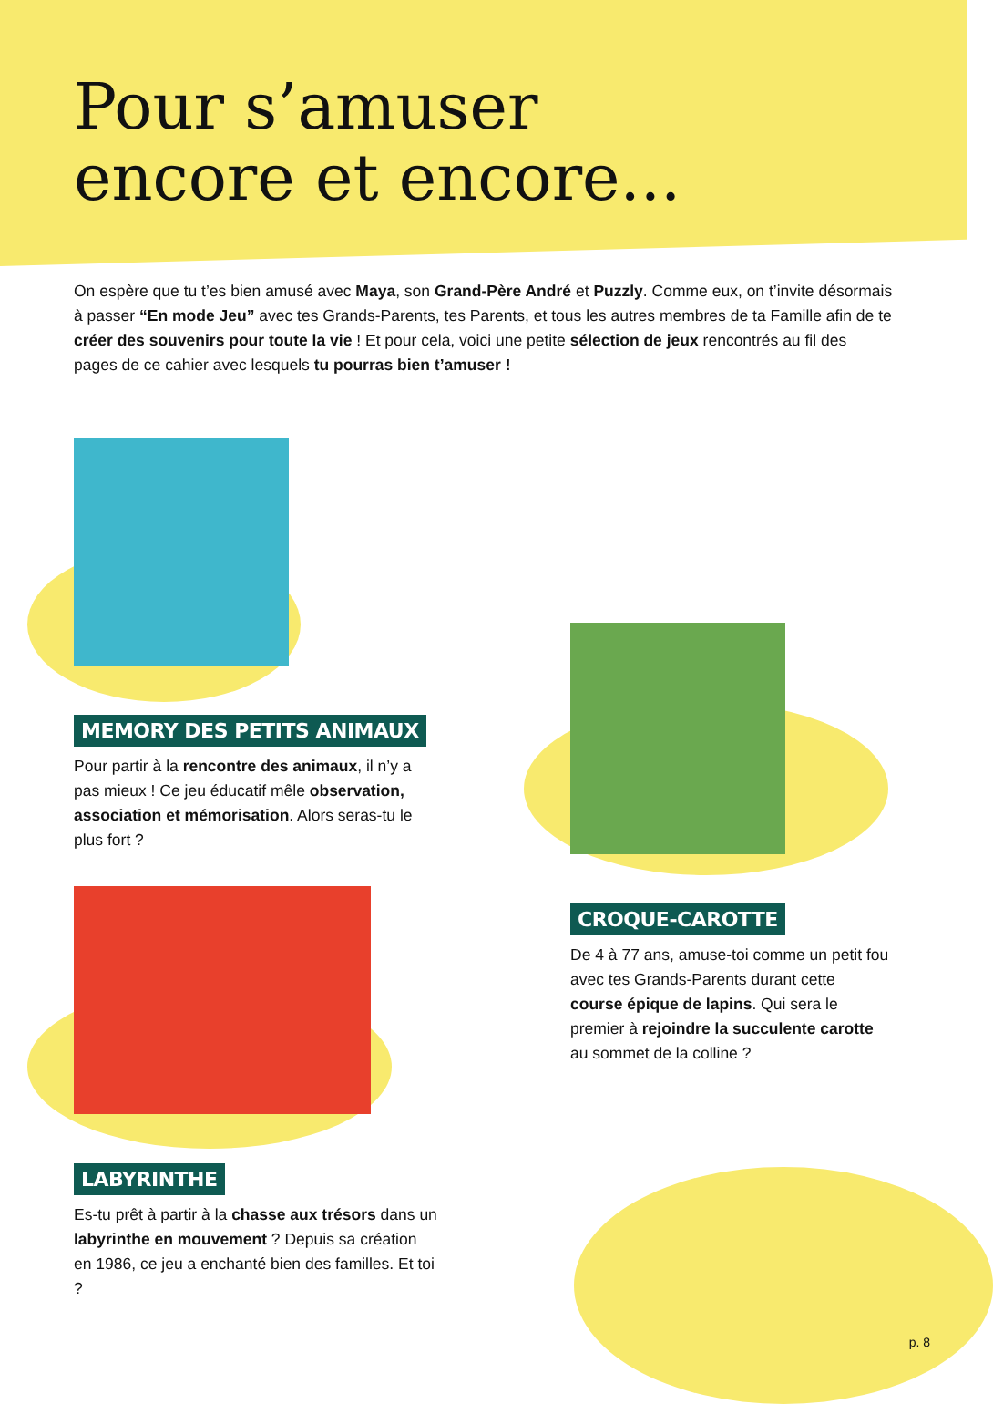Pour s’amuser
encore et encore...
On espère que tu t’es bien amusé avec Maya, son Grand-Père André et Puzzly. Comme eux, on t’invite désormais à passer “En mode Jeu” avec tes Grands-Parents, tes Parents, et tous les autres membres de ta Famille afin de te créer des souvenirs pour toute la vie ! Et pour cela, voici une petite sélection de jeux rencontrés au fil des pages de ce cahier avec lesquels tu pourras bien t’amuser !
MEMORY DES PETITS ANIMAUX
Pour partir à la rencontre des animaux, il n’y a pas mieux ! Ce jeu éducatif mêle observation, association et mémorisation. Alors seras-tu le plus fort ?
CROQUE-CAROTTE
De 4 à 77 ans, amuse-toi comme un petit fou avec tes Grands-Parents durant cette course épique de lapins. Qui sera le premier à rejoindre la succulente carotte au sommet de la colline ?
LABYRINTHE
Es-tu prêt à partir à la chasse aux trésors dans un labyrinthe en mouvement ? Depuis sa création en 1986, ce jeu a enchanté bien des familles. Et toi ?
p. 8